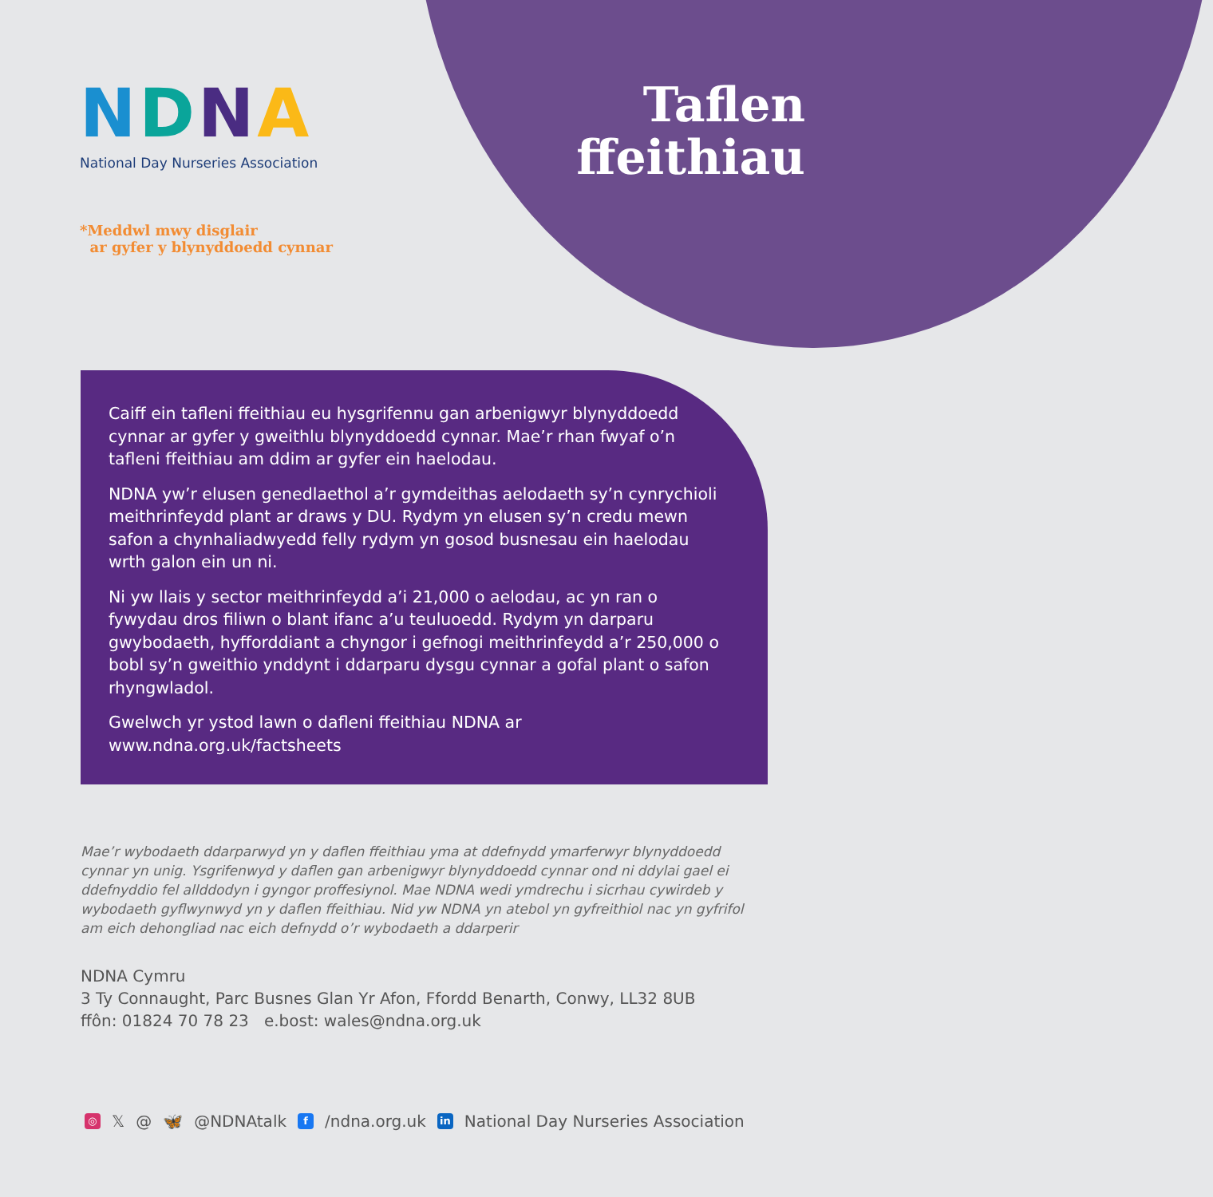NDNA
National Day Nurseries Association
*Meddwl mwy disglair
ar gyfer y blynyddoedd cynnar
Taflen
ffeithiau
Caiff ein tafleni ffeithiau eu hysgrifennu gan arbenigwyr blynyddoedd cynnar ar gyfer y gweithlu blynyddoedd cynnar. Mae’r rhan fwyaf o’n tafleni ffeithiau am ddim ar gyfer ein haelodau.
NDNA yw’r elusen genedlaethol a’r gymdeithas aelodaeth sy’n cynrychioli meithrinfeydd plant ar draws y DU. Rydym yn elusen sy’n credu mewn safon a chynhaliadwyedd felly rydym yn gosod busnesau ein haelodau wrth galon ein un ni.
Ni yw llais y sector meithrinfeydd a’i 21,000 o aelodau, ac yn ran o fywydau dros filiwn o blant ifanc a’u teuluoedd. Rydym yn darparu gwybodaeth, hyfforddiant a chyngor i gefnogi meithrinfeydd a’r 250,000 o bobl sy’n gweithio ynddynt i ddarparu dysgu cynnar a gofal plant o safon rhyngwladol.
Gwelwch yr ystod lawn o dafleni ffeithiau NDNA ar www.ndna.org.uk/factsheets
Mae’r wybodaeth ddarparwyd yn y daflen ffeithiau yma at ddefnydd ymarferwyr blynyddoedd cynnar yn unig. Ysgrifenwyd y daflen gan arbenigwyr blynyddoedd cynnar ond ni ddylai gael ei ddefnyddio fel allddodyn i gyngor proffesiynol. Mae NDNA wedi ymdrechu i sicrhau cywirdeb y wybodaeth gyflwynwyd yn y daflen ffeithiau. Nid yw NDNA yn atebol yn gyfreithiol nac yn gyfrifol am eich dehongliad nac eich defnydd o’r wybodaeth a ddarperir
NDNA Cymru
3 Ty Connaught, Parc Busnes Glan Yr Afon, Ffordd Benarth, Conwy, LL32 8UB
ffôn: 01824 70 78 23 e.bost: wales@ndna.org.uk
◎ 𝕏 @ 🦋 @NDNAtalk f /ndna.org.uk in National Day Nurseries Association